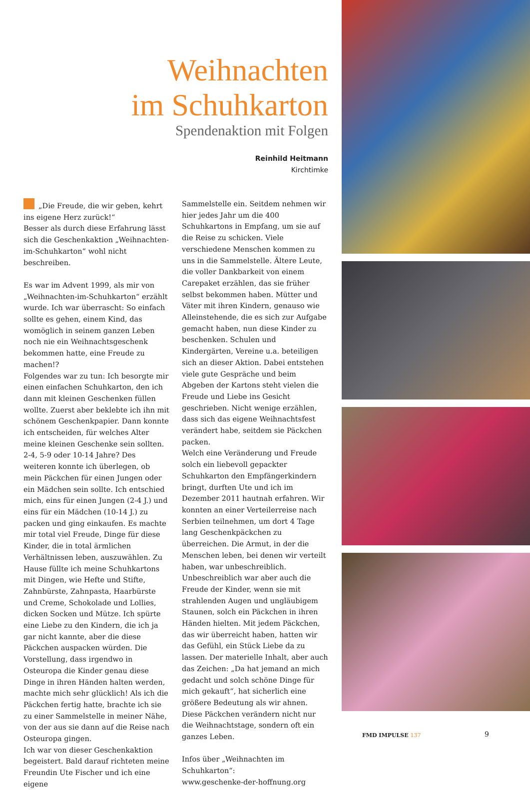Weihnachten
im Schuhkarton
Spendenaktion mit Folgen
Reinhild Heitmann
Kirchtimke
„Die Freude, die wir geben, kehrt ins eigene Herz zurück!“
Besser als durch diese Erfahrung lässt sich die Geschenkaktion „Weihnachten-im-Schuhkarton“ wohl nicht beschreiben.
Es war im Advent 1999, als mir von „Weihnachten-im-Schuhkarton“ erzählt wurde. Ich war überrascht: So einfach sollte es gehen, einem Kind, das womöglich in seinem ganzen Leben noch nie ein Weihnachtsgeschenk bekommen hatte, eine Freude zu machen!?
Folgendes war zu tun: Ich besorgte mir einen einfachen Schuhkarton, den ich dann mit kleinen Geschenken füllen wollte. Zuerst aber beklebte ich ihn mit schönem Geschenkpapier. Dann konnte ich entscheiden, für welches Alter meine kleinen Geschenke sein sollten. 2-4, 5-9 oder 10-14 Jahre? Des weiteren konnte ich überlegen, ob mein Päckchen für einen Jungen oder ein Mädchen sein sollte. Ich entschied mich, eins für einen Jungen (2-4 J.) und eins für ein Mädchen (10-14 J.) zu packen und ging einkaufen. Es machte mir total viel Freude, Dinge für diese Kinder, die in total ärmlichen Verhältnissen leben, auszuwählen. Zu Hause füllte ich meine Schuhkartons mit Dingen, wie Hefte und Stifte, Zahnbürste, Zahnpasta, Haarbürste und Creme, Schokolade und Lollies, dicken Socken und Mütze. Ich spürte eine Liebe zu den Kindern, die ich ja gar nicht kannte, aber die diese Päckchen auspacken würden. Die Vorstellung, dass irgendwo in Osteuropa die Kinder genau diese Dinge in ihren Händen halten werden, machte mich sehr glücklich! Als ich die Päckchen fertig hatte, brachte ich sie zu einer Sammelstelle in meiner Nähe, von der aus sie dann auf die Reise nach Osteuropa gingen.
Ich war von dieser Geschenkaktion begeistert. Bald darauf richteten meine Freundin Ute Fischer und ich eine eigene
Sammelstelle ein. Seitdem nehmen wir hier jedes Jahr um die 400 Schuhkartons in Empfang, um sie auf die Reise zu schicken. Viele verschiedene Menschen kommen zu uns in die Sammelstelle. Ältere Leute, die voller Dankbarkeit von einem Carepaket erzählen, das sie früher selbst bekommen haben. Mütter und Väter mit ihren Kindern, genauso wie Alleinstehende, die es sich zur Aufgabe gemacht haben, nun diese Kinder zu beschenken. Schulen und Kindergärten, Vereine u.a. beteiligen sich an dieser Aktion. Dabei entstehen viele gute Gespräche und beim Abgeben der Kartons steht vielen die Freude und Liebe ins Gesicht geschrieben. Nicht wenige erzählen, dass sich das eigene Weihnachtsfest verändert habe, seitdem sie Päckchen packen.
Welch eine Veränderung und Freude solch ein liebevoll gepackter Schuhkarton den Empfängerkindern bringt, durften Ute und ich im Dezember 2011 hautnah erfahren. Wir konnten an einer Verteilerreise nach Serbien teilnehmen, um dort 4 Tage lang Geschenkpäckchen zu überreichen. Die Armut, in der die Menschen leben, bei denen wir verteilt haben, war unbeschreiblich. Unbeschreiblich war aber auch die Freude der Kinder, wenn sie mit strahlenden Augen und ungläubigem Staunen, solch ein Päckchen in ihren Händen hielten. Mit jedem Päckchen, das wir überreicht haben, hatten wir das Gefühl, ein Stück Liebe da zu lassen. Der materielle Inhalt, aber auch das Zeichen: „Da hat jemand an mich gedacht und solch schöne Dinge für mich gekauft“, hat sicherlich eine größere Bedeutung als wir ahnen. Diese Päckchen verändern nicht nur die Weihnachtstage, sondern oft ein ganzes Leben.
Infos über „Weihnachten im Schuhkarton“:
www.geschenke-der-hoffnung.org
FMD IMPULSE 137 9